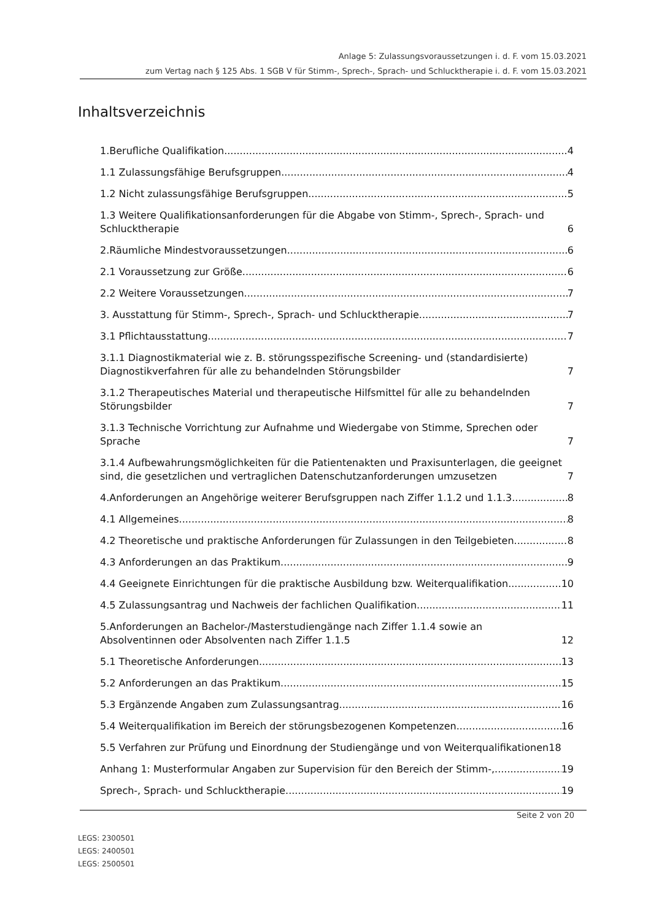Anlage 5: Zulassungsvoraussetzungen i. d. F. vom 15.03.2021
zum Vertag nach § 125 Abs. 1 SGB V für Stimm-, Sprech-, Sprach- und Schlucktherapie i. d. F. vom 15.03.2021
Inhaltsverzeichnis
1.Berufliche Qualifikation 4
1.1 Zulassungsfähige Berufsgruppen 4
1.2 Nicht zulassungsfähige Berufsgruppen 5
1.3 Weitere Qualifikationsanforderungen für die Abgabe von Stimm-, Sprech-, Sprach- und Schlucktherapie 6
2.Räumliche Mindestvoraussetzungen 6
2.1 Voraussetzung zur Größe 6
2.2 Weitere Voraussetzungen 7
3. Ausstattung für Stimm-, Sprech-, Sprach- und Schlucktherapie 7
3.1 Pflichtausstattung 7
3.1.1 Diagnostikmaterial wie z. B. störungsspezifische Screening- und (standardisierte) Diagnostikverfahren für alle zu behandelnden Störungsbilder 7
3.1.2 Therapeutisches Material und therapeutische Hilfsmittel für alle zu behandelnden Störungsbilder 7
3.1.3 Technische Vorrichtung zur Aufnahme und Wiedergabe von Stimme, Sprechen oder Sprache 7
3.1.4 Aufbewahrungsmöglichkeiten für die Patientenakten und Praxisunterlagen, die geeignet sind, die gesetzlichen und vertraglichen Datenschutzanforderungen umzusetzen 7
4.Anforderungen an Angehörige weiterer Berufsgruppen nach Ziffer 1.1.2 und 1.1.3 8
4.1 Allgemeines 8
4.2 Theoretische und praktische Anforderungen für Zulassungen in den Teilgebieten 8
4.3 Anforderungen an das Praktikum 9
4.4 Geeignete Einrichtungen für die praktische Ausbildung bzw. Weiterqualifikation 10
4.5 Zulassungsantrag und Nachweis der fachlichen Qualifikation 11
5.Anforderungen an Bachelor-/Masterstudiengänge nach Ziffer 1.1.4 sowie an Absolventinnen oder Absolventen nach Ziffer 1.1.5 12
5.1 Theoretische Anforderungen 13
5.2 Anforderungen an das Praktikum 15
5.3 Ergänzende Angaben zum Zulassungsantrag 16
5.4 Weiterqualifikation im Bereich der störungsbezogenen Kompetenzen 16
5.5 Verfahren zur Prüfung und Einordnung der Studiengänge und von Weiterqualifikationen 18
Anhang 1: Musterformular Angaben zur Supervision für den Bereich der Stimm-, 19
Sprech-, Sprach- und Schlucktherapie 19
Seite 2 von 20
LEGS: 2300501
LEGS: 2400501
LEGS: 2500501